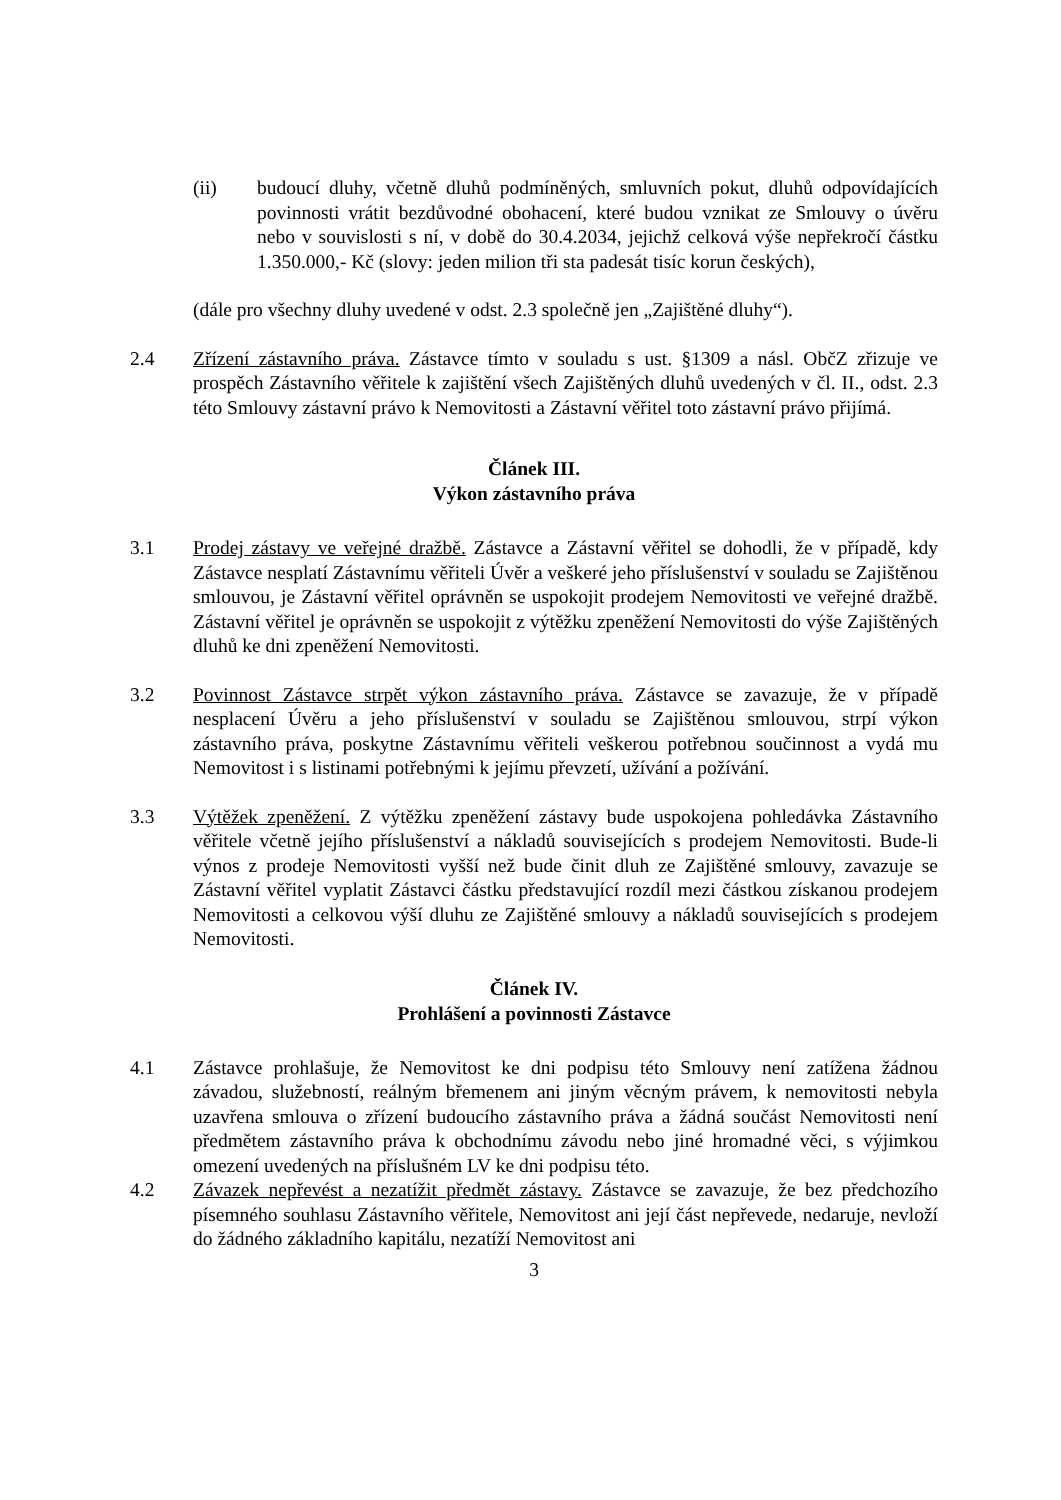(ii) budoucí dluhy, včetně dluhů podmíněných, smluvních pokut, dluhů odpovídajících povinnosti vrátit bezdůvodné obohacení, které budou vznikat ze Smlouvy o úvěru nebo v souvislosti s ní, v době do 30.4.2034, jejichž celková výše nepřekročí částku 1.350.000,- Kč (slovy: jeden milion tři sta padesát tisíc korun českých),
(dále pro všechny dluhy uvedené v odst. 2.3 společně jen „Zajištěné dluhy“).
2.4 Zřízení zástavního práva. Zástavce tímto v souladu s ust. §1309 a násl. ObčZ zřizuje ve prospěch Zástavního věřitele k zajištění všech Zajištěných dluhů uvedených v čl. II., odst. 2.3 této Smlouvy zástavní právo k Nemovitosti a Zástavní věřitel toto zástavní právo přijímá.
Článek III.
Výkon zástavního práva
3.1 Prodej zástavy ve veřejné dražbě. Zástavce a Zástavní věřitel se dohodli, že v případě, kdy Zástavce nesplatí Zástavnímu věřiteli Úvěr a veškeré jeho příslušenství v souladu se Zajištěnou smlouvou, je Zástavní věřitel oprávněn se uspokojit prodejem Nemovitosti ve veřejné dražbě. Zástavní věřitel je oprávněn se uspokojit z výtěžku zpeněžení Nemovitosti do výše Zajištěných dluhů ke dni zpeněžení Nemovitosti.
3.2 Povinnost Zástavce strpět výkon zástavního práva. Zástavce se zavazuje, že v případě nesplacení Úvěru a jeho příslušenství v souladu se Zajištěnou smlouvou, strpí výkon zástavního práva, poskytne Zástavnímu věřiteli veškerou potřebnou součinnost a vydá mu Nemovitost i s listinami potřebnými k jejímu převzetí, užívání a požívání.
3.3 Výtěžek zpeněžení. Z výtěžku zpeněžení zástavy bude uspokojena pohledávka Zástavního věřitele včetně jejího příslušenství a nákladů souvisejících s prodejem Nemovitosti. Bude-li výnos z prodeje Nemovitosti vyšší než bude činit dluh ze Zajištěné smlouvy, zavazuje se Zástavní věřitel vyplatit Zástavci částku představující rozdíl mezi částkou získanou prodejem Nemovitosti a celkovou výší dluhu ze Zajištěné smlouvy a nákladů souvisejících s prodejem Nemovitosti.
Článek IV.
Prohlášení a povinnosti Zástavce
4.1 Zástavce prohlašuje, že Nemovitost ke dni podpisu této Smlouvy není zatížena žádnou závadou, služebností, reálným břemenem ani jiným věcným právem, k nemovitosti nebyla uzavřena smlouva o zřízení budoucího zástavního práva a žádná součást Nemovitosti není předmětem zástavního práva k obchodnímu závodu nebo jiné hromadné věci, s výjimkou omezení uvedených na příslušném LV ke dni podpisu této.
4.2 Závazek nepřevést a nezatížit předmět zástavy. Zástavce se zavazuje, že bez předchozího písemného souhlasu Zástavního věřitele, Nemovitost ani její část nepřevede, nedaruje, nevloží do žádného základního kapitálu, nezatíží Nemovitost ani
3